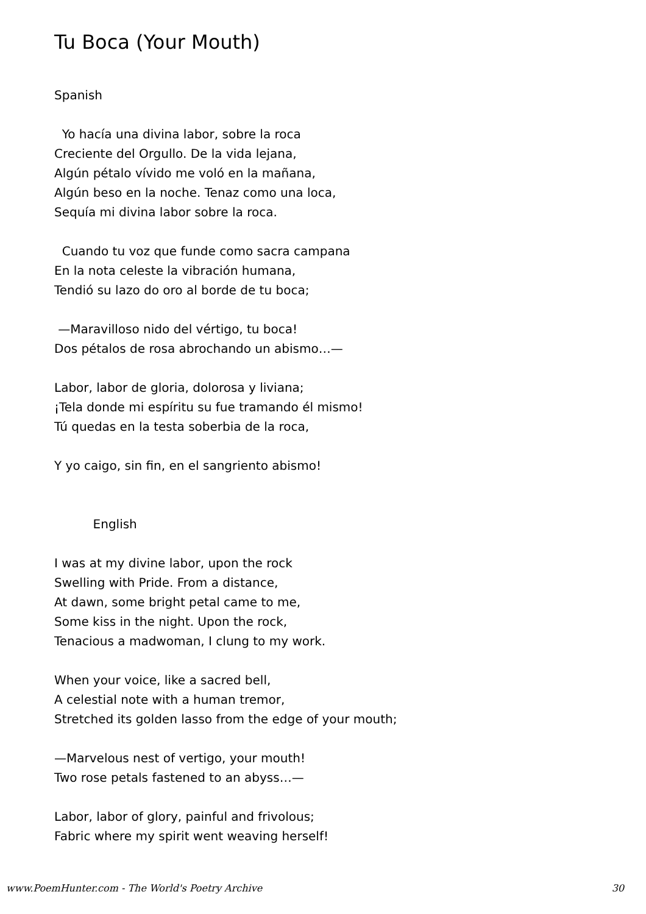Tu Boca (Your Mouth)
Spanish
Yo hacía una divina labor, sobre la roca Creciente del Orgullo. De la vida lejana, Algún pétalo vívido me voló en la mañana, Algún beso en la noche. Tenaz como una loca, Sequía mi divina labor sobre la roca.
Cuando tu voz que funde como sacra campana En la nota celeste la vibración humana, Tendió su lazo do oro al borde de tu boca;
—Maravilloso nido del vértigo, tu boca! Dos pétalos de rosa abrochando un abismo…—
Labor, labor de gloria, dolorosa y liviana; ¡Tela donde mi espíritu su fue tramando él mismo! Tú quedas en la testa soberbia de la roca,
Y yo caigo, sin fin, en el sangriento abismo!
English
I was at my divine labor, upon the rock Swelling with Pride. From a distance, At dawn, some bright petal came to me, Some kiss in the night. Upon the rock, Tenacious a madwoman, I clung to my work.
When your voice, like a sacred bell, A celestial note with a human tremor, Stretched its golden lasso from the edge of your mouth;
—Marvelous nest of vertigo, your mouth! Two rose petals fastened to an abyss…—
Labor, labor of glory, painful and frivolous; Fabric where my spirit went weaving herself!
www.PoemHunter.com - The World's Poetry Archive 30